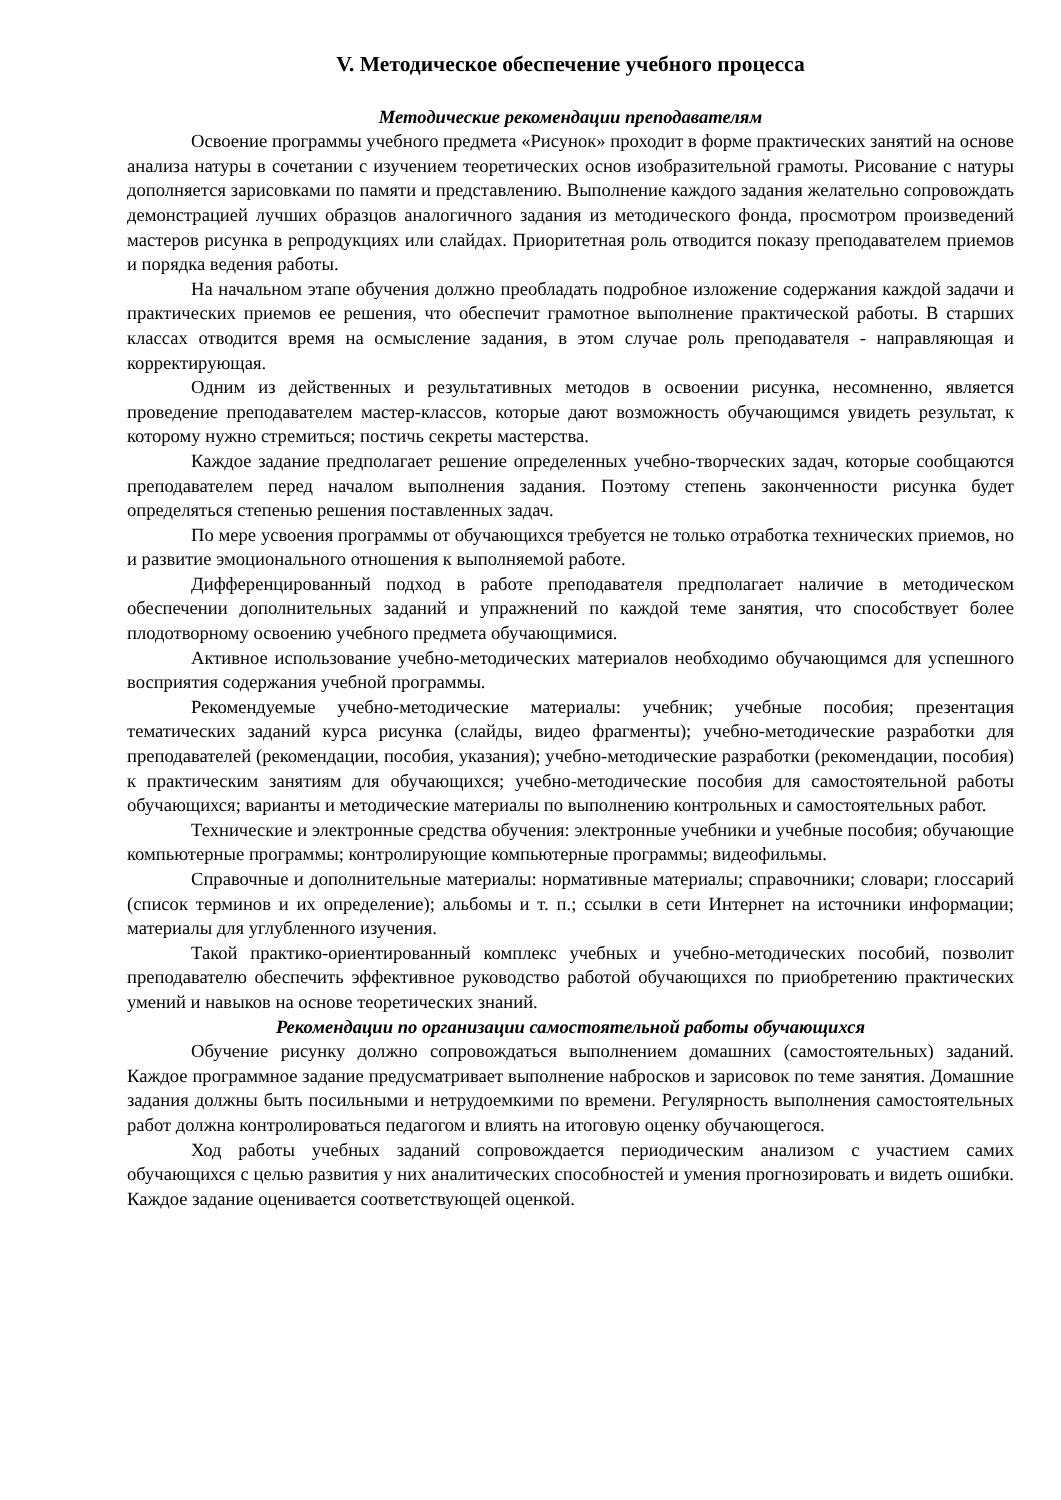V. Методическое обеспечение учебного процесса
Методические рекомендации преподавателям
Освоение программы учебного предмета «Рисунок» проходит в форме практических занятий на основе анализа натуры в сочетании с изучением теоретических основ изобразительной грамоты. Рисование с натуры дополняется зарисовками по памяти и представлению. Выполнение каждого задания желательно сопровождать демонстрацией лучших образцов аналогичного задания из методического фонда, просмотром произведений мастеров рисунка в репродукциях или слайдах. Приоритетная роль отводится показу преподавателем приемов и порядка ведения работы.
На начальном этапе обучения должно преобладать подробное изложение содержания каждой задачи и практических приемов ее решения, что обеспечит грамотное выполнение практической работы. В старших классах отводится время на осмысление задания, в этом случае роль преподавателя - направляющая и корректирующая.
Одним из действенных и результативных методов в освоении рисунка, несомненно, является проведение преподавателем мастер-классов, которые дают возможность обучающимся увидеть результат, к которому нужно стремиться; постичь секреты мастерства.
Каждое задание предполагает решение определенных учебно-творческих задач, которые сообщаются преподавателем перед началом выполнения задания. Поэтому степень законченности рисунка будет определяться степенью решения поставленных задач.
По мере усвоения программы от обучающихся требуется не только отработка технических приемов, но и развитие эмоционального отношения к выполняемой работе.
Дифференцированный подход в работе преподавателя предполагает наличие в методическом обеспечении дополнительных заданий и упражнений по каждой теме занятия, что способствует более плодотворному освоению учебного предмета обучающимися.
Активное использование учебно-методических материалов необходимо обучающимся для успешного восприятия содержания учебной программы.
Рекомендуемые учебно-методические материалы: учебник; учебные пособия; презентация тематических заданий курса рисунка (слайды, видео фрагменты); учебно-методические разработки для преподавателей (рекомендации, пособия, указания); учебно-методические разработки (рекомендации, пособия) к практическим занятиям для обучающихся; учебно-методические пособия для самостоятельной работы обучающихся; варианты и методические материалы по выполнению контрольных и самостоятельных работ.
Технические и электронные средства обучения: электронные учебники и учебные пособия; обучающие компьютерные программы; контролирующие компьютерные программы; видеофильмы.
Справочные и дополнительные материалы: нормативные материалы; справочники; словари; глоссарий (список терминов и их определение); альбомы и т. п.; ссылки в сети Интернет на источники информации; материалы для углубленного изучения.
Такой практико-ориентированный комплекс учебных и учебно-методических пособий, позволит преподавателю обеспечить эффективное руководство работой обучающихся по приобретению практических умений и навыков на основе теоретических знаний.
Рекомендации по организации самостоятельной работы обучающихся
Обучение рисунку должно сопровождаться выполнением домашних (самостоятельных) заданий. Каждое программное задание предусматривает выполнение набросков и зарисовок по теме занятия. Домашние задания должны быть посильными и нетрудоемкими по времени. Регулярность выполнения самостоятельных работ должна контролироваться педагогом и влиять на итоговую оценку обучающегося.
Ход работы учебных заданий сопровождается периодическим анализом с участием самих обучающихся с целью развития у них аналитических способностей и умения прогнозировать и видеть ошибки. Каждое задание оценивается соответствующей оценкой.